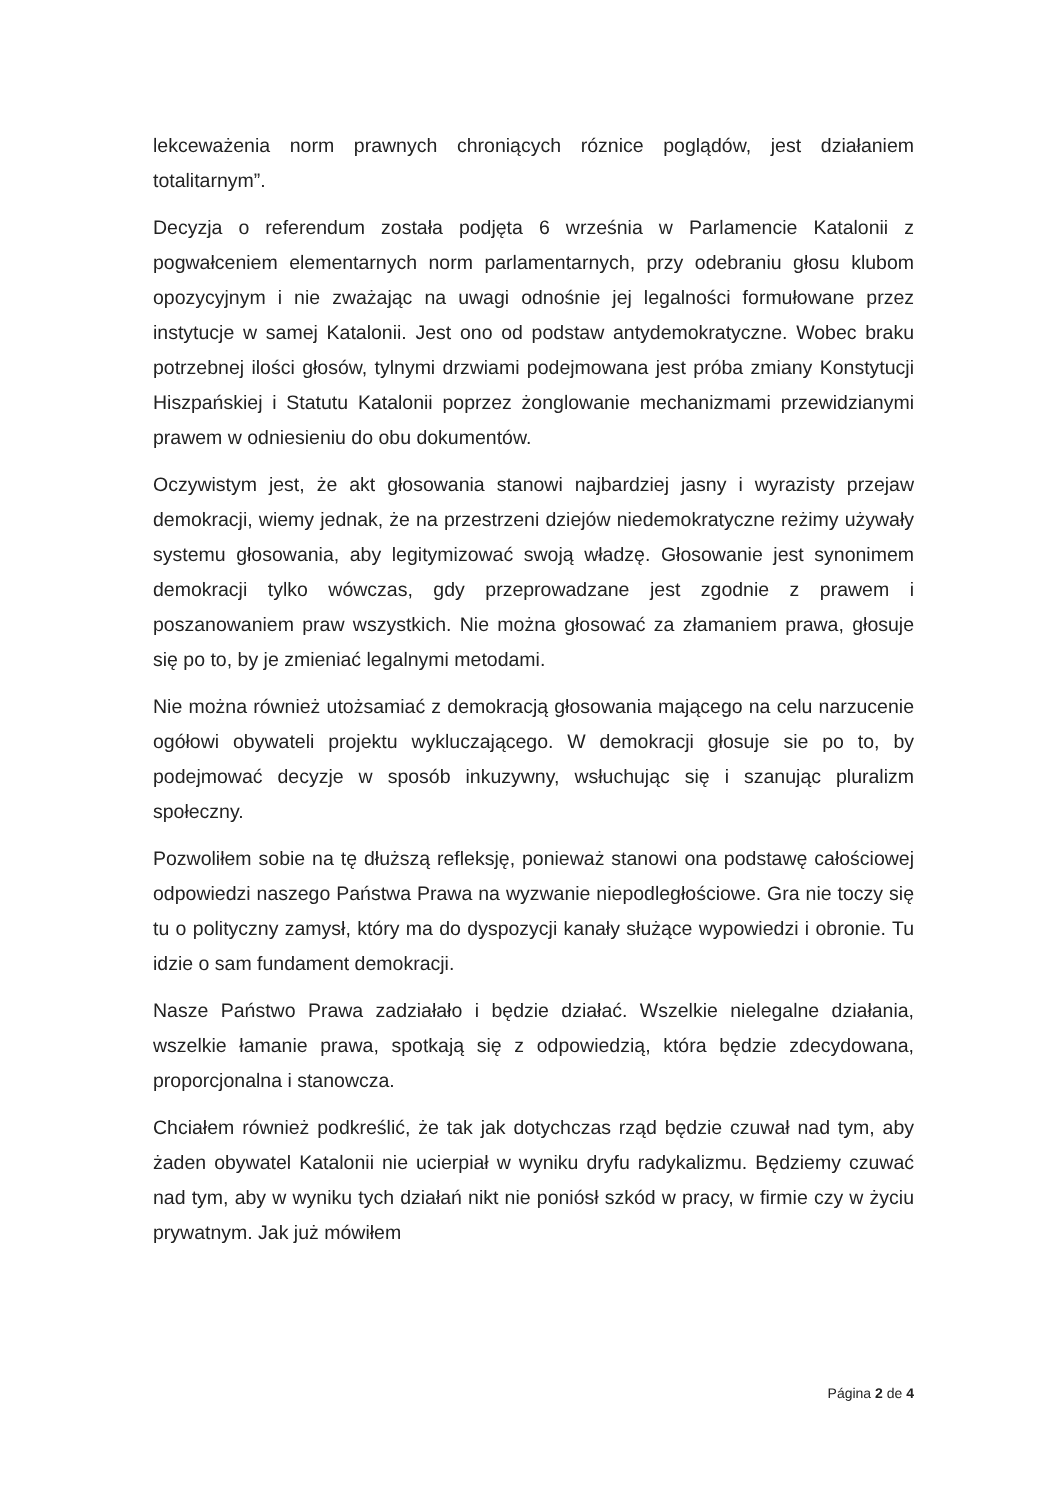lekceważenia norm prawnych chroniących róznice poglądów, jest działaniem totalitarnym”.
Decyzja o referendum została podjęta 6 września w Parlamencie Katalonii z pogwałceniem elementarnych norm parlamentarnych, przy odebraniu głosu klubom opozycyjnym i nie zważając na uwagi odnośnie jej legalności formułowane przez instytucje w samej Katalonii. Jest ono od podstaw antydemokratyczne. Wobec braku potrzebnej ilości głosów, tylnymi drzwiami podejmowana jest próba zmiany Konstytucji Hiszpańskiej i Statutu Katalonii poprzez żonglowanie mechanizmami przewidzianymi prawem w odniesieniu do obu dokumentów.
Oczywistym jest, że akt głosowania stanowi najbardziej jasny i wyrazisty przejaw demokracji, wiemy jednak, że na przestrzeni dziejów niedemokratyczne reżimy używały systemu głosowania, aby legitymizować swoją władzę. Głosowanie jest synonimem demokracji tylko wówczas, gdy przeprowadzane jest zgodnie z prawem i poszanowaniem praw wszystkich. Nie można głosować za złamaniem prawa, głosuje się po to, by je zmieniać legalnymi metodami.
Nie można również utożsamiać z demokracją głosowania mającego na celu narzucenie ogółowi obywateli projektu wykluczającego. W demokracji głosuje sie po to, by podejmować decyzje w sposób inkuzywny, wsłuchując się i szanując pluralizm społeczny.
Pozwoliłem sobie na tę dłuższą refleksję, ponieważ stanowi ona podstawę całościowej odpowiedzi naszego Państwa Prawa na wyzwanie niepodległościowe. Gra nie toczy się tu o polityczny zamysł, który ma do dyspozycji kanały służące wypowiedzi i obronie. Tu idzie o sam fundament demokracji.
Nasze Państwo Prawa zadziałało i będzie działać. Wszelkie nielegalne działania, wszelkie łamanie prawa, spotkają się z odpowiedzią, która będzie zdecydowana, proporcjonalna i stanowcza.
Chciałem również podkreślić, że tak jak dotychczas rząd będzie czuwał nad tym, aby żaden obywatel Katalonii nie ucierpiał w wyniku dryfu radykalizmu. Będziemy czuwać nad tym, aby w wyniku tych działań nikt nie poniósł szkód w pracy, w firmie czy w życiu prywatnym. Jak już mówiłem
Página 2 de 4